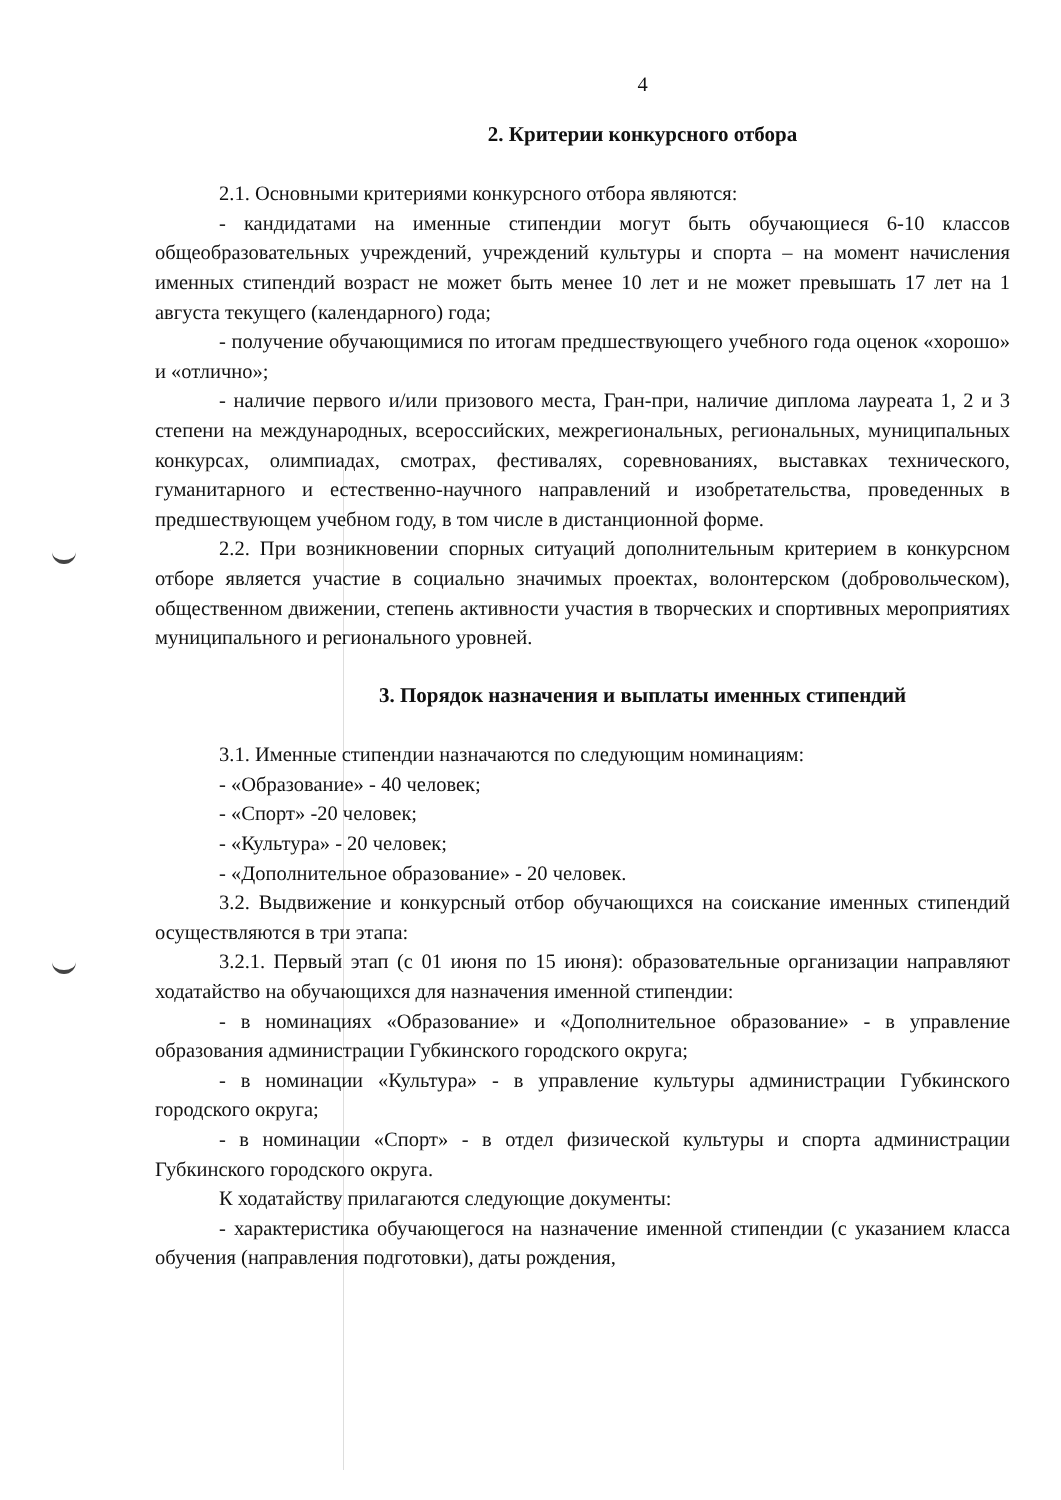4
2. Критерии конкурсного отбора
2.1. Основными критериями конкурсного отбора являются:
- кандидатами на именные стипендии могут быть обучающиеся 6-10 классов общеобразовательных учреждений, учреждений культуры и спорта – на момент начисления именных стипендий возраст не может быть менее 10 лет и не может превышать 17 лет на 1 августа текущего (календарного) года;
- получение обучающимися по итогам предшествующего учебного года оценок «хорошо» и «отлично»;
- наличие первого и/или призового места, Гран-при, наличие диплома лауреата 1, 2 и 3 степени на международных, всероссийских, межрегиональных, региональных, муниципальных конкурсах, олимпиадах, смотрах, фестивалях, соревнованиях, выставках технического, гуманитарного и естественно-научного направлений и изобретательства, проведенных в предшествующем учебном году, в том числе в дистанционной форме.
2.2. При возникновении спорных ситуаций дополнительным критерием в конкурсном отборе является участие в социально значимых проектах, волонтерском (добровольческом), общественном движении, степень активности участия в творческих и спортивных мероприятиях муниципального и регионального уровней.
3. Порядок назначения и выплаты именных стипендий
3.1. Именные стипендии назначаются по следующим номинациям:
- «Образование» - 40 человек;
- «Спорт» -20 человек;
- «Культура» - 20 человек;
- «Дополнительное образование» - 20 человек.
3.2. Выдвижение и конкурсный отбор обучающихся на соискание именных стипендий осуществляются в три этапа:
3.2.1. Первый этап (с 01 июня по 15 июня): образовательные организации направляют ходатайство на обучающихся для назначения именной стипендии:
- в номинациях «Образование» и «Дополнительное образование» - в управление образования администрации Губкинского городского округа;
- в номинации «Культура» - в управление культуры администрации Губкинского городского округа;
- в номинации «Спорт» - в отдел физической культуры и спорта администрации Губкинского городского округа.
К ходатайству прилагаются следующие документы:
- характеристика обучающегося на назначение именной стипендии (с указанием класса обучения (направления подготовки), даты рождения,